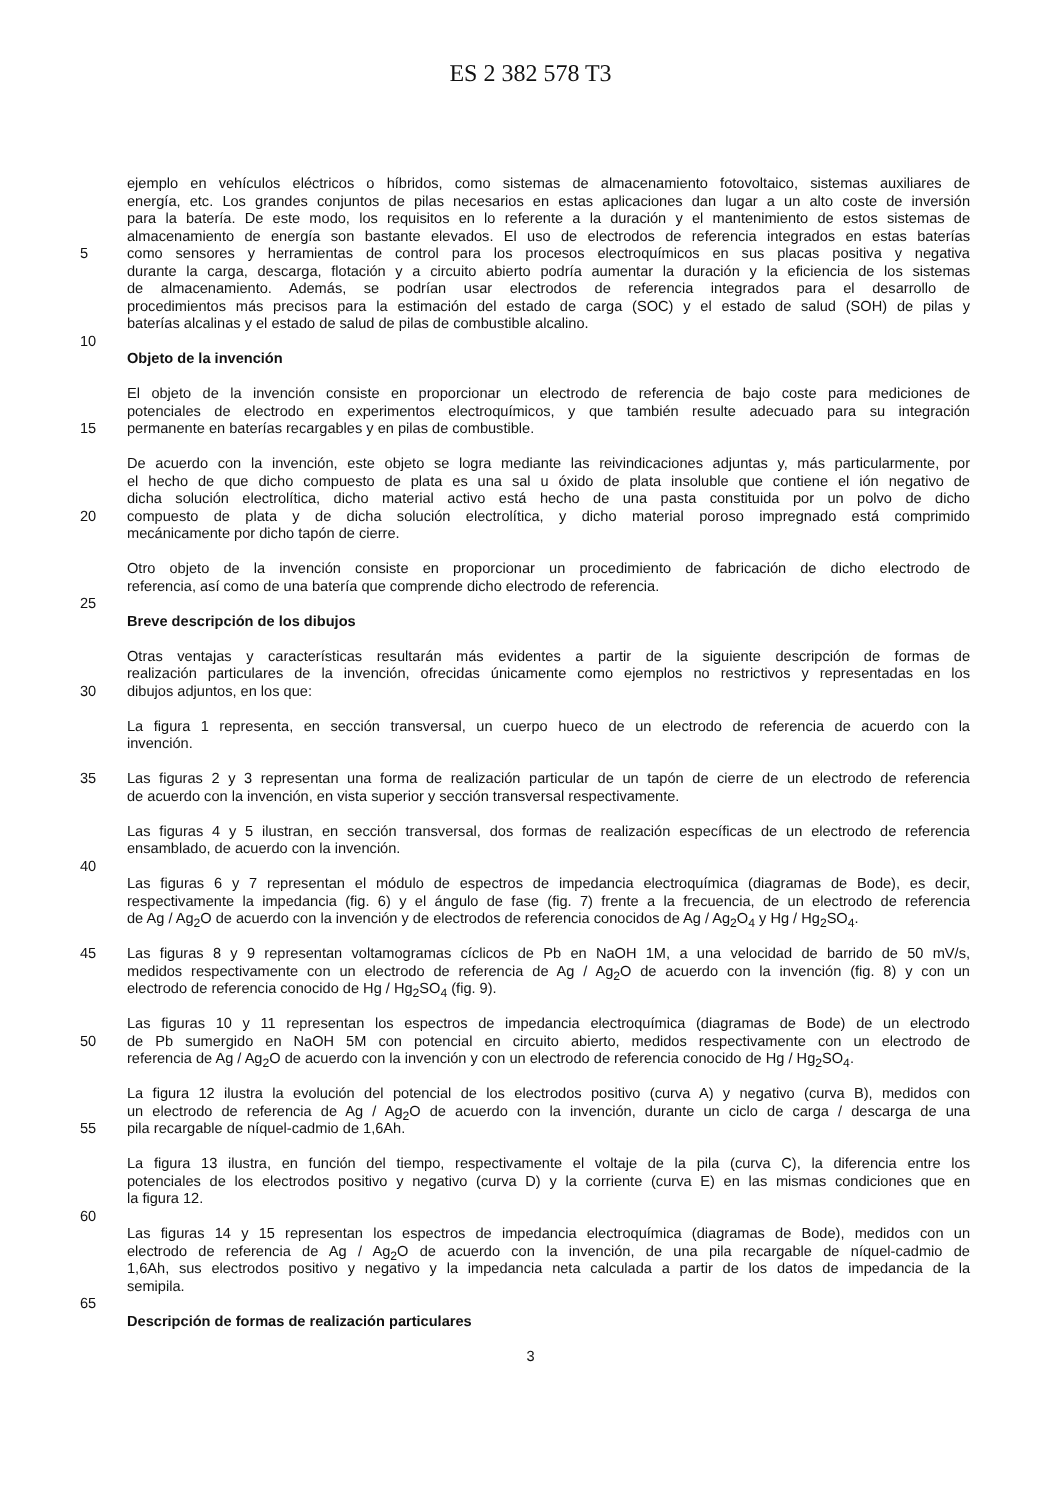ES 2 382 578 T3
ejemplo en vehículos eléctricos o híbridos, como sistemas de almacenamiento fotovoltaico, sistemas auxiliares de
energía, etc. Los grandes conjuntos de pilas necesarios en estas aplicaciones dan lugar a un alto coste de inversión
para la batería. De este modo, los requisitos en lo referente a la duración y el mantenimiento de estos sistemas de
almacenamiento de energía son bastante elevados. El uso de electrodos de referencia integrados en estas baterías
5 como sensores y herramientas de control para los procesos electroquímicos en sus placas positiva y negativa
durante la carga, descarga, flotación y a circuito abierto podría aumentar la duración y la eficiencia de los sistemas
de almacenamiento. Además, se podrían usar electrodos de referencia integrados para el desarrollo de
procedimientos más precisos para la estimación del estado de carga (SOC) y el estado de salud (SOH) de pilas y
baterías alcalinas y el estado de salud de pilas de combustible alcalino.
10
Objeto de la invención
El objeto de la invención consiste en proporcionar un electrodo de referencia de bajo coste para mediciones de
potenciales de electrodo en experimentos electroquímicos, y que también resulte adecuado para su integración
15 permanente en baterías recargables y en pilas de combustible.
De acuerdo con la invención, este objeto se logra mediante las reivindicaciones adjuntas y, más particularmente, por
el hecho de que dicho compuesto de plata es una sal u óxido de plata insoluble que contiene el ión negativo de
dicha solución electrolítica, dicho material activo está hecho de una pasta constituida por un polvo de dicho
20 compuesto de plata y de dicha solución electrolítica, y dicho material poroso impregnado está comprimido
mecánicamente por dicho tapón de cierre.
Otro objeto de la invención consiste en proporcionar un procedimiento de fabricación de dicho electrodo de
referencia, así como de una batería que comprende dicho electrodo de referencia.
25
Breve descripción de los dibujos
Otras ventajas y características resultarán más evidentes a partir de la siguiente descripción de formas de
realización particulares de la invención, ofrecidas únicamente como ejemplos no restrictivos y representadas en los
30 dibujos adjuntos, en los que:
La figura 1 representa, en sección transversal, un cuerpo hueco de un electrodo de referencia de acuerdo con la
invención.
35 Las figuras 2 y 3 representan una forma de realización particular de un tapón de cierre de un electrodo de referencia
de acuerdo con la invención, en vista superior y sección transversal respectivamente.
Las figuras 4 y 5 ilustran, en sección transversal, dos formas de realización específicas de un electrodo de referencia
ensamblado, de acuerdo con la invención.
40
Las figuras 6 y 7 representan el módulo de espectros de impedancia electroquímica (diagramas de Bode), es decir,
respectivamente la impedancia (fig. 6) y el ángulo de fase (fig. 7) frente a la frecuencia, de un electrodo de referencia
de Ag / Ag<sub>2</sub>O de acuerdo con la invención y de electrodos de referencia conocidos de Ag / Ag<sub>2</sub>O<sub>4</sub> y Hg / Hg<sub>2</sub>SO<sub>4</sub>.
45 Las figuras 8 y 9 representan voltamogramas cíclicos de Pb en NaOH 1M, a una velocidad de barrido de 50 mV/s,
medidos respectivamente con un electrodo de referencia de Ag / Ag<sub>2</sub>O de acuerdo con la invención (fig. 8) y con un
electrodo de referencia conocido de Hg / Hg<sub>2</sub>SO<sub>4</sub> (fig. 9).
Las figuras 10 y 11 representan los espectros de impedancia electroquímica (diagramas de Bode) de un electrodo
50 de Pb sumergido en NaOH 5M con potencial en circuito abierto, medidos respectivamente con un electrodo de
referencia de Ag / Ag<sub>2</sub>O de acuerdo con la invención y con un electrodo de referencia conocido de Hg / Hg<sub>2</sub>SO<sub>4</sub>.
La figura 12 ilustra la evolución del potencial de los electrodos positivo (curva A) y negativo (curva B), medidos con
un electrodo de referencia de Ag / Ag<sub>2</sub>O de acuerdo con la invención, durante un ciclo de carga / descarga de una
55 pila recargable de níquel-cadmio de 1,6Ah.
La figura 13 ilustra, en función del tiempo, respectivamente el voltaje de la pila (curva C), la diferencia entre los
potenciales de los electrodos positivo y negativo (curva D) y la corriente (curva E) en las mismas condiciones que en
la figura 12.
60
Las figuras 14 y 15 representan los espectros de impedancia electroquímica (diagramas de Bode), medidos con un
electrodo de referencia de Ag / Ag<sub>2</sub>O de acuerdo con la invención, de una pila recargable de níquel-cadmio de
1,6Ah, sus electrodos positivo y negativo y la impedancia neta calculada a partir de los datos de impedancia de la
semipila.
65
Descripción de formas de realización particulares
3